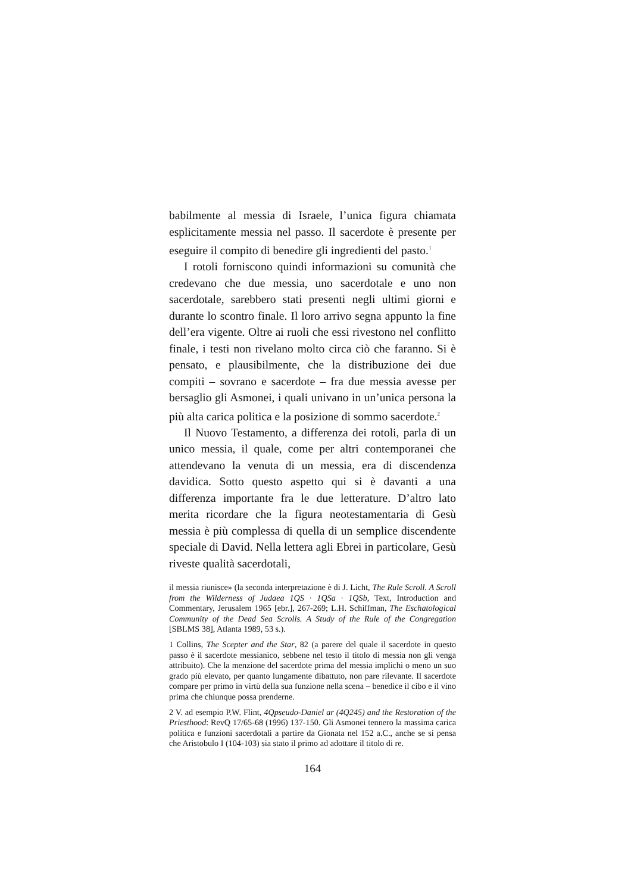babilmente al messia di Israele, l’unica figura chiamata esplicitamente messia nel passo. Il sacerdote è presente per eseguire il compito di benedire gli ingredienti del pasto.<sup>1</sup>
I rotoli forniscono quindi informazioni su comunità che credevano che due messia, uno sacerdotale e uno non sacerdotale, sarebbero stati presenti negli ultimi giorni e durante lo scontro finale. Il loro arrivo segna appunto la fine dell’era vigente. Oltre ai ruoli che essi rivestono nel conflitto finale, i testi non rivelano molto circa ciò che faranno. Si è pensato, e plausibilmente, che la distribuzione dei due compiti – sovrano e sacerdote – fra due messia avesse per bersaglio gli Asmonei, i quali univano in un’unica persona la più alta carica politica e la posizione di sommo sacerdote.<sup>2</sup>
Il Nuovo Testamento, a differenza dei rotoli, parla di un unico messia, il quale, come per altri contemporanei che attendevano la venuta di un messia, era di discendenza davidica. Sotto questo aspetto qui si è davanti a una differenza importante fra le due letterature. D’altro lato merita ricordare che la figura neotestamentaria di Gesù messia è più complessa di quella di un semplice discendente speciale di David. Nella lettera agli Ebrei in particolare, Gesù riveste qualità sacerdotali,
il messia riunisce» (la seconda interpretazione è di J. Licht, The Rule Scroll. A Scroll from the Wilderness of Judaea 1QS · 1QSa · 1QSb, Text, Introduction and Commentary, Jerusalem 1965 [ebr.], 267-269; L.H. Schiffman, The Eschatological Community of the Dead Sea Scrolls. A Study of the Rule of the Congregation [SBLMS 38], Atlanta 1989, 53 s.).
1 Collins, The Scepter and the Star, 82 (a parere del quale il sacerdote in questo passo è il sacerdote messianico, sebbene nel testo il titolo di messia non gli venga attribuito). Che la menzione del sacerdote prima del messia implichi o meno un suo grado più elevato, per quanto lungamente dibattuto, non pare rilevante. Il sacerdote compare per primo in virtù della sua funzione nella scena – benedice il cibo e il vino prima che chiunque possa prenderne.
2 V. ad esempio P.W. Flint, 4Qpseudo-Daniel ar (4Q245) and the Restoration of the Priesthood: RevQ 17/65-68 (1996) 137-150. Gli Asmonei tennero la massima carica politica e funzioni sacerdotali a partire da Gionata nel 152 a.C., anche se si pensa che Aristobulo I (104-103) sia stato il primo ad adottare il titolo di re.
164